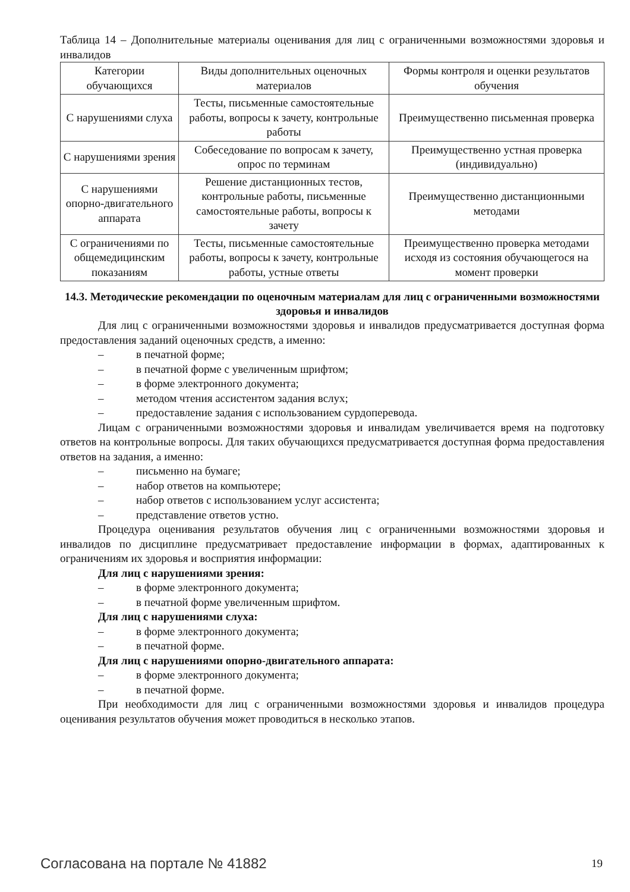Таблица 14 – Дополнительные материалы оценивания для лиц с ограниченными возможностями здоровья и инвалидов
| Категории обучающихся | Виды дополнительных оценочных материалов | Формы контроля и оценки результатов обучения |
| С нарушениями слуха | Тесты, письменные самостоятельные работы, вопросы к зачету, контрольные работы | Преимущественно письменная проверка |
| С нарушениями зрения | Собеседование по вопросам к зачету, опрос по терминам | Преимущественно устная проверка (индивидуально) |
| С нарушениями опорно-двигательного аппарата | Решение дистанционных тестов, контрольные работы, письменные самостоятельные работы, вопросы к зачету | Преимущественно дистанционными методами |
| С ограничениями по общемедицинским показаниям | Тесты, письменные самостоятельные работы, вопросы к зачету, контрольные работы, устные ответы | Преимущественно проверка методами исходя из состояния обучающегося на момент проверки |
14.3. Методические рекомендации по оценочным материалам для лиц с ограниченными возможностями здоровья и инвалидов
Для лиц с ограниченными возможностями здоровья и инвалидов предусматривается доступная форма предоставления заданий оценочных средств, а именно:
– в печатной форме;
– в печатной форме с увеличенным шрифтом;
– в форме электронного документа;
– методом чтения ассистентом задания вслух;
– предоставление задания с использованием сурдоперевода.
Лицам с ограниченными возможностями здоровья и инвалидам увеличивается время на подготовку ответов на контрольные вопросы. Для таких обучающихся предусматривается доступная форма предоставления ответов на задания, а именно:
– письменно на бумаге;
– набор ответов на компьютере;
– набор ответов с использованием услуг ассистента;
– представление ответов устно.
Процедура оценивания результатов обучения лиц с ограниченными возможностями здоровья и инвалидов по дисциплине предусматривает предоставление информации в формах, адаптированных к ограничениям их здоровья и восприятия информации:
Для лиц с нарушениями зрения:
– в форме электронного документа;
– в печатной форме увеличенным шрифтом.
Для лиц с нарушениями слуха:
– в форме электронного документа;
– в печатной форме.
Для лиц с нарушениями опорно-двигательного аппарата:
– в форме электронного документа;
– в печатной форме.
При необходимости для лиц с ограниченными возможностями здоровья и инвалидов процедура оценивания результатов обучения может проводиться в несколько этапов.
Согласована на портале № 41882 19